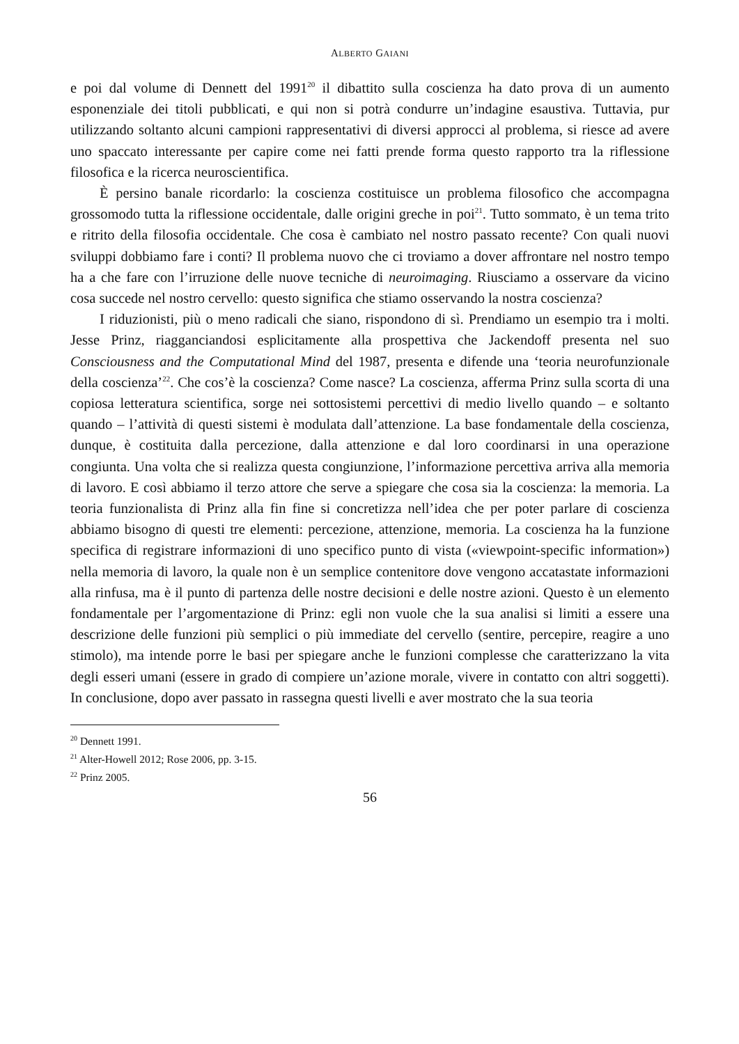ALBERTO GAIANI
e poi dal volume di Dennett del 1991<sup>20</sup> il dibattito sulla coscienza ha dato prova di un aumento esponenziale dei titoli pubblicati, e qui non si potrà condurre un’indagine esaustiva. Tuttavia, pur utilizzando soltanto alcuni campioni rappresentativi di diversi approcci al problema, si riesce ad avere uno spaccato interessante per capire come nei fatti prende forma questo rapporto tra la riflessione filosofica e la ricerca neuroscientifica.
È persino banale ricordarlo: la coscienza costituisce un problema filosofico che accompagna grossomodo tutta la riflessione occidentale, dalle origini greche in poi<sup>21</sup>. Tutto sommato, è un tema trito e ritrito della filosofia occidentale. Che cosa è cambiato nel nostro passato recente? Con quali nuovi sviluppi dobbiamo fare i conti? Il problema nuovo che ci troviamo a dover affrontare nel nostro tempo ha a che fare con l’irruzione delle nuove tecniche di neuroimaging. Riusciamo a osservare da vicino cosa succede nel nostro cervello: questo significa che stiamo osservando la nostra coscienza?
I riduzionisti, più o meno radicali che siano, rispondono di sì. Prendiamo un esempio tra i molti. Jesse Prinz, riagganciandosi esplicitamente alla prospettiva che Jackendoff presenta nel suo Consciousness and the Computational Mind del 1987, presenta e difende una ‘teoria neurofunzionale della coscienza’<sup>22</sup>. Che cos’è la coscienza? Come nasce? La coscienza, afferma Prinz sulla scorta di una copiosa letteratura scientifica, sorge nei sottosistemi percettivi di medio livello quando – e soltanto quando – l’attività di questi sistemi è modulata dall’attenzione. La base fondamentale della coscienza, dunque, è costituita dalla percezione, dalla attenzione e dal loro coordinarsi in una operazione congiunta. Una volta che si realizza questa congiunzione, l’informazione percettiva arriva alla memoria di lavoro. E così abbiamo il terzo attore che serve a spiegare che cosa sia la coscienza: la memoria. La teoria funzionalista di Prinz alla fin fine si concretizza nell’idea che per poter parlare di coscienza abbiamo bisogno di questi tre elementi: percezione, attenzione, memoria. La coscienza ha la funzione specifica di registrare informazioni di uno specifico punto di vista («viewpoint-specific information») nella memoria di lavoro, la quale non è un semplice contenitore dove vengono accatastate informazioni alla rinfusa, ma è il punto di partenza delle nostre decisioni e delle nostre azioni. Questo è un elemento fondamentale per l’argomentazione di Prinz: egli non vuole che la sua analisi si limiti a essere una descrizione delle funzioni più semplici o più immediate del cervello (sentire, percepire, reagire a uno stimolo), ma intende porre le basi per spiegare anche le funzioni complesse che caratterizzano la vita degli esseri umani (essere in grado di compiere un’azione morale, vivere in contatto con altri soggetti). In conclusione, dopo aver passato in rassegna questi livelli e aver mostrato che la sua teoria
<sup>20</sup> Dennett 1991.
<sup>21</sup> Alter-Howell 2012; Rose 2006, pp. 3-15.
<sup>22</sup> Prinz 2005.
56